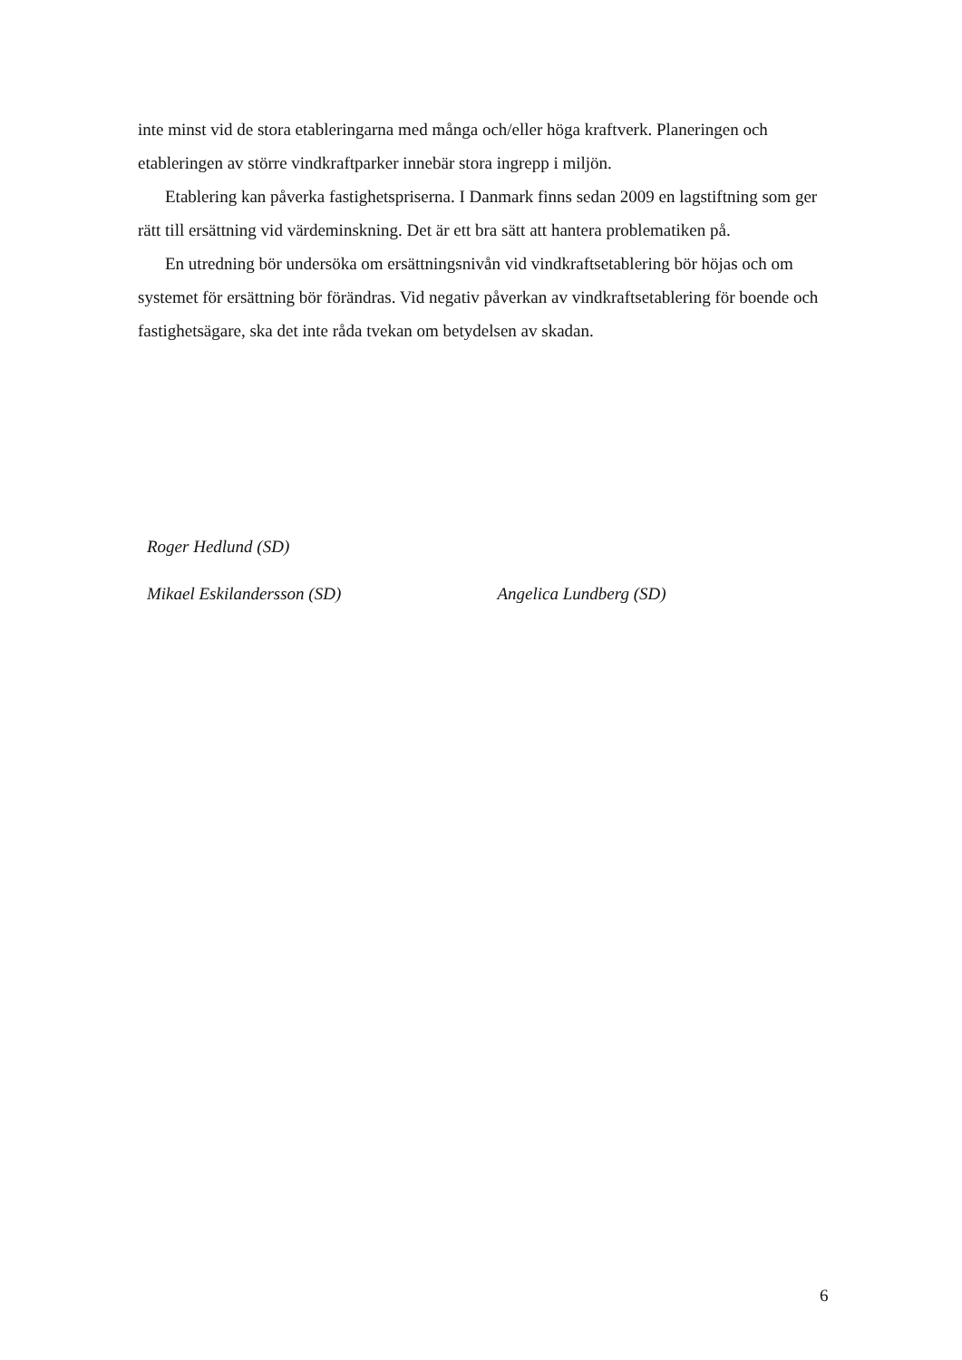inte minst vid de stora etableringarna med många och/eller höga kraftverk. Planeringen och etableringen av större vindkraftparker innebär stora ingrepp i miljön.
Etablering kan påverka fastighetspriserna. I Danmark finns sedan 2009 en lagstiftning som ger rätt till ersättning vid värdeminskning. Det är ett bra sätt att hantera problematiken på.
En utredning bör undersöka om ersättningsnivån vid vindkraftsetablering bör höjas och om systemet för ersättning bör förändras. Vid negativ påverkan av vindkraftsetablering för boende och fastighetsägare, ska det inte råda tvekan om betydelsen av skadan.
Roger Hedlund (SD)
Mikael Eskilandersson (SD) Angelica Lundberg (SD)
6